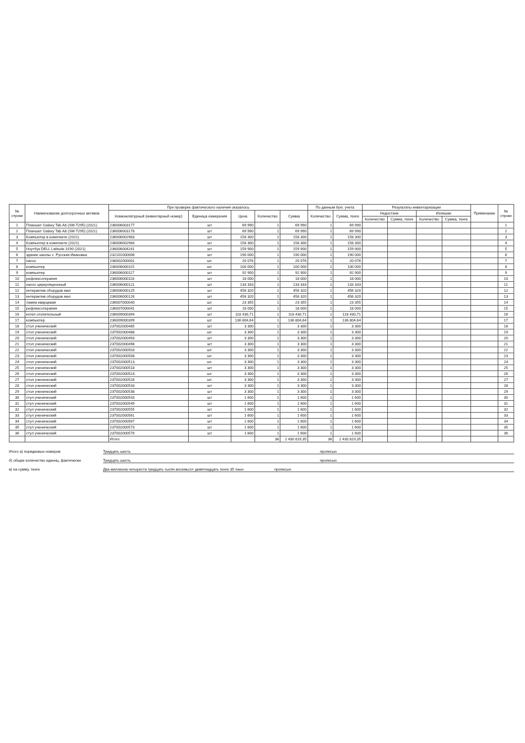| № строки | Наименование долгосрочных активов | При проверке фактического наличия оказалось | | | | | По данным бухг. учета | | Результаты инвентаризации | | | | Примечание | № строки |
| --- | --- | --- | --- | --- | --- | --- | --- | --- | --- | --- | --- | --- | --- | --- |
| | | Номенклатурный (инвентарный номер) | Единица измерения | Цена | Количество | Сумма | Количество | Сумма, тенге | Недостачи | | Излишки | | | |
| | | | | | | | | | Количество | Сумма, тенге | Количество | Сумма, тенге | | |
| 1 | Планшет Galaxy Tab A8 (SM-T295) (2021) | 236006003177 | шт | 69 990 | 1 | 69 990 | 1 | 69 990 | | | | | | 1 |
| 2 | Планшет Galaxy Tab A8 (SM-T295) (2021) | 236006003178 | шт | 69 990 | 1 | 69 990 | 1 | 69 990 | | | | | | 2 |
| 3 | Компьютер в комплекте (2021) | 236006002983 | шт | 158 300 | 1 | 158 300 | 1 | 158 300 | | | | | | 3 |
| 4 | Компьютер в комплекте (2021) | 236006002984 | шт | 158 300 | 1 | 158 300 | 1 | 158 300 | | | | | | 4 |
| 5 | Ноутбук DELL Latitude 3190 (2021) | 236006004241 | шт | 159 900 | 1 | 159 900 | 1 | 159 900 | | | | | | 5 |
| 6 | здание школы с. Русская Ивановка | 232101000006 | шт | 190 000 | 1 | 190 000 | 1 | 190 000 | | | | | | 6 |
| 7 | насос | 236002000001 | шт. | 20 076 | 1 | 20 076 | 1 | 20 076 | | | | | | 7 |
| 8 | компьютер | 236006000115 | шт. | 100 000 | 1 | 100 000 | 1 | 100 000 | | | | | | 8 |
| 9 | компьютер | 236006000117 | шт | 92 900 | 1 | 92 900 | 1 | 92 900 | | | | | | 9 |
| 10 | рефлексотерапия | 236006000118 | шт | 18 000 | 1 | 18 000 | 1 | 18 000 | | | | | | 10 |
| 11 | насос циркуляционный | 236006000121 | шт | 133 333 | 1 | 133 333 | 1 | 133 333 | | | | | | 11 |
| 12 | интерактив оборудов мал | 236006000125 | шт | 456 320 | 1 | 456 320 | 1 | 456 320 | | | | | | 12 |
| 13 | интерактив оборудов мал | 236006000126 | шт | 456 320 | 1 | 456 320 | 1 | 456 320 | | | | | | 13 |
| 14 | лампа кварцевая | 236007000040 | шт. | 23 355 | 1 | 23 355 | 1 | 23 355 | | | | | | 14 |
| 15 | рефлексотерапия | 236007000041 | шт | 18 000 | 1 | 18 000 | 1 | 18 000 | | | | | | 15 |
| 16 | котел отопительный | 236009000394 | шт | 118 430,71 | 1 | 118 430,71 | 1 | 118 430,71 | | | | | | 16 |
| 17 | компьютер | 236009000399 | шт. | 136 804,64 | 1 | 136 804,64 | 1 | 136 804,64 | | | | | | 17 |
| 18 | стол ученический | 237002000485 | шт | 3 300 | 1 | 3 300 | 1 | 3 300 | | | | | | 18 |
| 19 | стол ученический | 237002000488 | шт. | 3 300 | 1 | 3 300 | 1 | 3 300 | | | | | | 19 |
| 20 | стол ученический | 237002000493 | шт | 3 300 | 1 | 3 300 | 1 | 3 300 | | | | | | 20 |
| 21 | стол ученический | 237002000498 | шт | 3 300 | 1 | 3 300 | 1 | 3 300 | | | | | | 21 |
| 22 | стол ученический | 237002000503 | шт. | 3 300 | 1 | 3 300 | 1 | 3 300 | | | | | | 22 |
| 23 | стол ученический | 237002000508 | шт. | 3 300 | 1 | 3 300 | 1 | 3 300 | | | | | | 23 |
| 24 | стол ученический | 237002000513 | шт. | 3 300 | 1 | 3 300 | 1 | 3 300 | | | | | | 24 |
| 25 | стол ученический | 237002000518 | шт | 3 300 | 1 | 3 300 | 1 | 3 300 | | | | | | 25 |
| 26 | стол ученический | 237002000523 | шт. | 3 300 | 1 | 3 300 | 1 | 3 300 | | | | | | 26 |
| 27 | стол ученический | 237002000528 | шт. | 3 300 | 1 | 3 300 | 1 | 3 300 | | | | | | 27 |
| 28 | стол ученический | 237002000533 | шт | 3 300 | 1 | 3 300 | 1 | 3 300 | | | | | | 28 |
| 29 | стол ученический | 237002000538 | шт | 3 300 | 1 | 3 300 | 1 | 3 300 | | | | | | 29 |
| 30 | стул ученический | 237002000543 | шт | 1 600 | 1 | 1 600 | 1 | 1 600 | | | | | | 30 |
| 31 | стул ученический | 237002000549 | шт | 1 600 | 1 | 1 600 | 1 | 1 600 | | | | | | 31 |
| 32 | стул ученический | 237002000555 | шт | 1 600 | 1 | 1 600 | 1 | 1 600 | | | | | | 32 |
| 33 | стул ученический | 237002000561 | шт | 1 600 | 1 | 1 600 | 1 | 1 600 | | | | | | 33 |
| 34 | стул ученический | 237002000567 | шт | 1 600 | 1 | 1 600 | 1 | 1 600 | | | | | | 34 |
| 35 | стул ученический | 237002000573 | шт | 1 600 | 1 | 1 600 | 1 | 1 600 | | | | | | 35 |
| 36 | стул ученический | 237002000579 | шт | 1 600 | 1 | 1 600 | 1 | 1 600 | | | | | | 36 |
| | | Итого | | | 36 | 2 430 819,35 | 36 | 2 430 819,35 | | | | | | |
Итого а) порядковых номеров Тридцать шесть прописью
б) общее количество единиц, фактически Тридцать шесть прописью
в) на сумму, тенге Два миллиона четыреста тридцать тысяч восемьсот девятнадцать тенге 35 тиын прописью